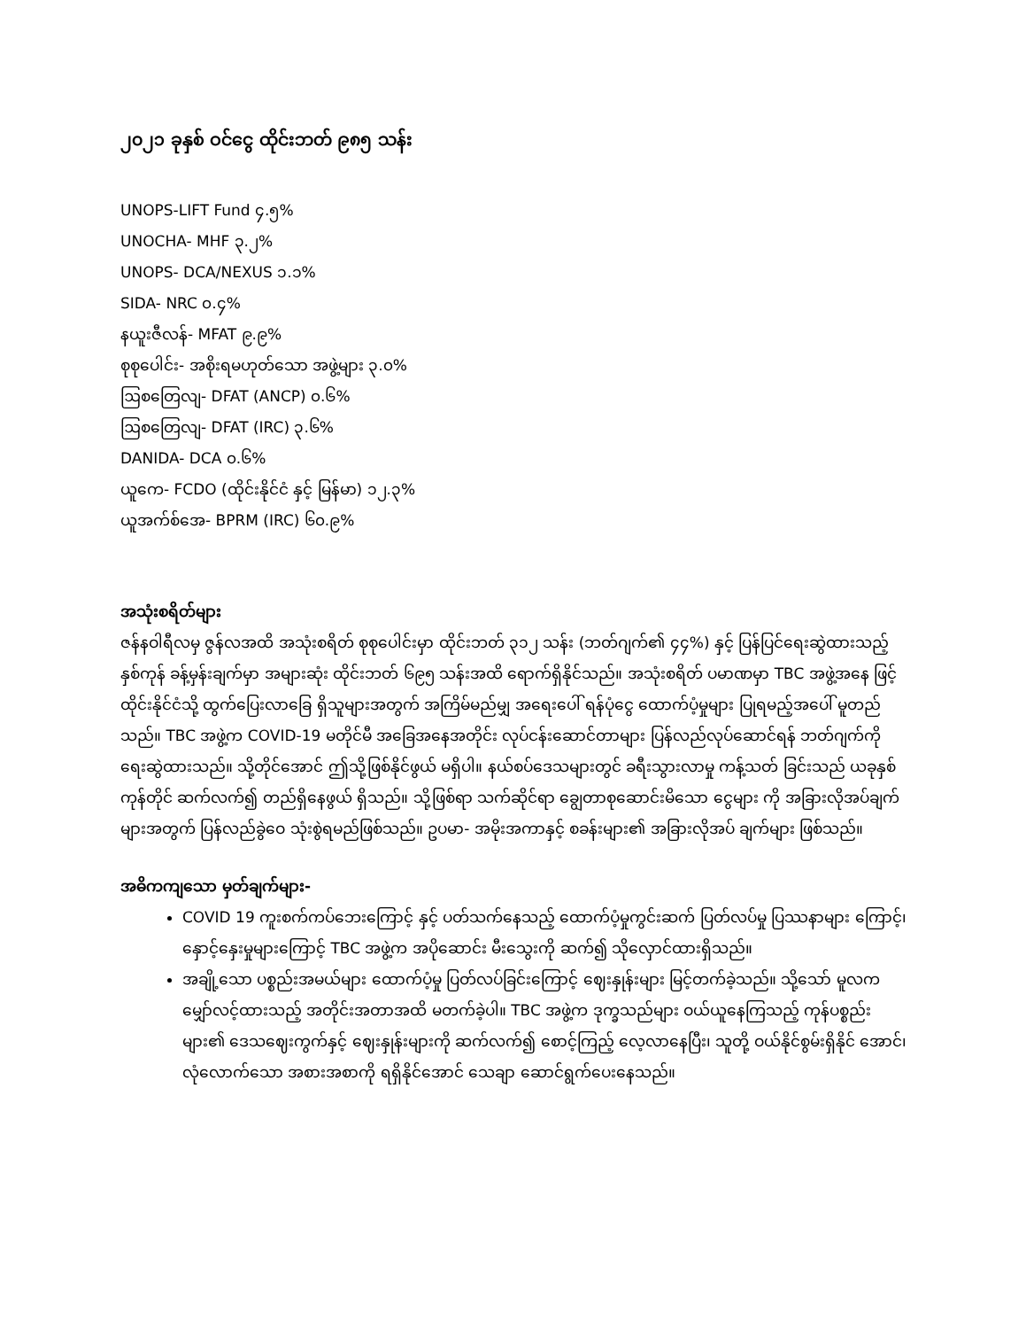၂၀၂၁ ခုနှစ် ဝင်ငွေ ထိုင်းဘတ် ၉၈၅ သန်း
UNOPS-LIFT Fund ၄.၅%
UNOCHA- MHF ၃.၂%
UNOPS- DCA/NEXUS ၁.၁%
SIDA- NRC ၀.၄%
နယူးဇီလန်- MFAT ၉.၉%
စုစုပေါင်း- အစိုးရမဟုတ်သော အဖွဲ့များ ၃.၀%
ဩစတြေလျ- DFAT (ANCP) ၀.၆%
ဩစတြေလျ- DFAT (IRC) ၃.၆%
DANIDA- DCA ၀.၆%
ယူကေ- FCDO (ထိုင်းနိုင်ငံ နှင့် မြန်မာ) ၁၂.၃%
ယူအက်စ်အေ- BPRM (IRC) ၆၀.၉%
အသုံးစရိတ်များ
ဇန်နဝါရီလမှ ဇွန်လအထိ အသုံးစရိတ် စုစုပေါင်းမှာ ထိုင်းဘတ် ၃၁၂ သန်း (ဘတ်ဂျက်၏ ၄၄%) နှင့် ပြန်ပြင်ရေးဆွဲထားသည့် နှစ်ကုန် ခန့်မှန်းချက်မှာ အများဆုံး ထိုင်းဘတ် ၆၉၅ သန်းအထိ ရောက်ရှိနိုင်သည်။ အသုံးစရိတ် ပမာဏမှာ TBC အဖွဲ့အနေ ဖြင့် ထိုင်းနိုင်ငံသို့ ထွက်ပြေးလာခြေ ရှိသူများအတွက် အကြိမ်မည်မျှ အရေးပေါ် ရန်ပုံငွေ ထောက်ပံ့မှုများ ပြုရမည့်အပေါ် မူတည်သည်။ TBC အဖွဲ့က COVID-19 မတိုင်မီ အခြေအနေအတိုင်း လုပ်ငန်းဆောင်တာများ ပြန်လည်လုပ်ဆောင်ရန် ဘတ်ဂျက်ကို ရေးဆွဲထားသည်။ သို့တိုင်အောင် ဤသို့ဖြစ်နိုင်ဖွယ် မရှိပါ။ နယ်စပ်ဒေသများတွင် ခရီးသွားလာမှု ကန့်သတ် ခြင်းသည် ယခုနှစ်ကုန်တိုင် ဆက်လက်၍ တည်ရှိနေဖွယ် ရှိသည်။ သို့ဖြစ်ရာ သက်ဆိုင်ရာ ချွေတာစုဆောင်းမိသော ငွေများ ကို အခြားလိုအပ်ချက်များအတွက် ပြန်လည်ခွဲဝေ သုံးစွဲရမည်ဖြစ်သည်။ ဥပမာ- အမိုးအကာနှင့် စခန်းများ၏ အခြားလိုအပ် ချက်များ ဖြစ်သည်။
အဓိကကျသော မှတ်ချက်များ-
COVID 19 ကူးစက်ကပ်ဘေးကြောင့် နှင့် ပတ်သက်နေသည့် ထောက်ပံ့မှုကွင်းဆက် ပြတ်လပ်မှု ပြဿနာများ ကြောင့်၊ နှောင့်နှေးမှုများကြောင့် TBC အဖွဲ့က အပိုဆောင်း မီးသွေးကို ဆက်၍ သိုလှောင်ထားရှိသည်။
အချို့သော ပစ္စည်းအမယ်များ ထောက်ပံ့မှု ပြတ်လပ်ခြင်းကြောင့် ဈေးနှုန်းများ မြင့်တက်ခဲ့သည်။ သို့သော် မူလက မျှော်လင့်ထားသည့် အတိုင်းအတာအထိ မတက်ခဲ့ပါ။ TBC အဖွဲ့က ဒုက္ခသည်များ ဝယ်ယူနေကြသည့် ကုန်ပစ္စည်း များ၏ ဒေသဈေးကွက်နှင့် ဈေးနှုန်းများကို ဆက်လက်၍ စောင့်ကြည့် လေ့လာနေပြီး၊ သူတို့ ဝယ်နိုင်စွမ်းရှိနိုင် အောင်၊ လုံလောက်သော အစားအစာကို ရရှိနိုင်အောင် သေချာ ဆောင်ရွက်ပေးနေသည်။